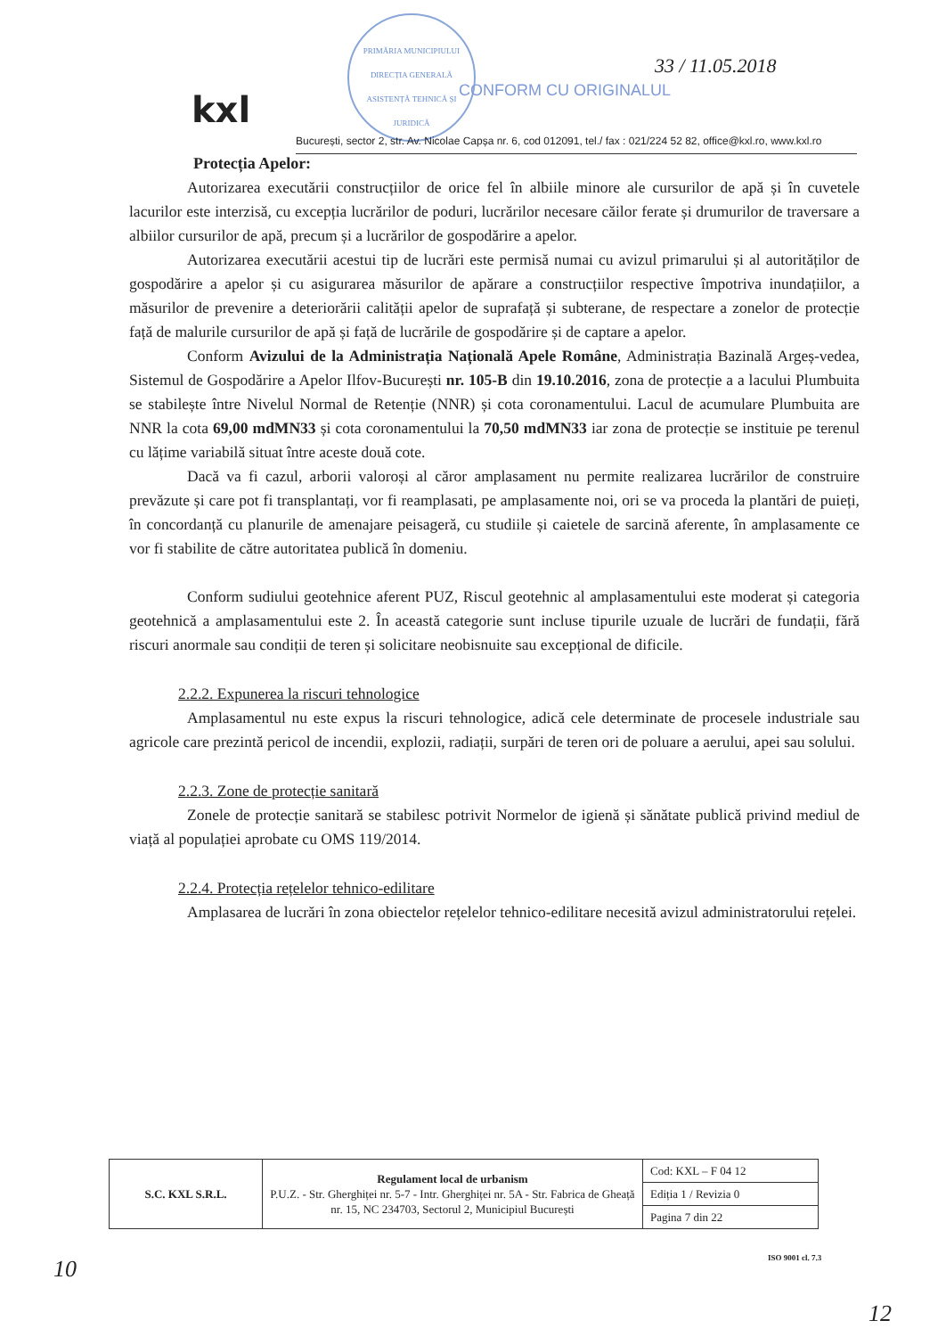PRIMĂRIA MUNICIPIULUI
DIRECȚIA GENERALĂ
ASISTENȚĂ TEHNICĂ ȘI JURIDICĂ
CONFORM CU ORIGINALUL
33 / 11.05.2018
kxl
București, sector 2, str. Av. Nicolae Capșa nr. 6, cod 012091, tel./ fax : 021/224 52 82, office@kxl.ro, www.kxl.ro
Protecția Apelor:
Autorizarea executării construcțiilor de orice fel în albiile minore ale cursurilor de apă și în cuvetele lacurilor este interzisă, cu excepția lucrărilor de poduri, lucrărilor necesare căilor ferate și drumurilor de traversare a albiilor cursurilor de apă, precum și a lucrărilor de gospodărire a apelor.
Autorizarea executării acestui tip de lucrări este permisă numai cu avizul primarului și al autorităților de gospodărire a apelor și cu asigurarea măsurilor de apărare a construcțiilor respective împotriva inundațiilor, a măsurilor de prevenire a deteriorării calității apelor de suprafață și subterane, de respectare a zonelor de protecție față de malurile cursurilor de apă și față de lucrările de gospodărire și de captare a apelor.
Conform Avizului de la Administrația Națională Apele Române, Administrația Bazinală Argeș-vedea, Sistemul de Gospodărire a Apelor Ilfov-București nr. 105-B din 19.10.2016, zona de protecție a a lacului Plumbuita se stabilește între Nivelul Normal de Retenție (NNR) și cota coronamentului. Lacul de acumulare Plumbuita are NNR la cota 69,00 mdMN33 și cota coronamentului la 70,50 mdMN33 iar zona de protecție se instituie pe terenul cu lățime variabilă situat între aceste două cote.
Dacă va fi cazul, arborii valoroși al căror amplasament nu permite realizarea lucrărilor de construire prevăzute și care pot fi transplantați, vor fi reamplasati, pe amplasamente noi, ori se va proceda la plantări de puieți, în concordanță cu planurile de amenajare peisageră, cu studiile și caietele de sarcină aferente, în amplasamente ce vor fi stabilite de către autoritatea publică în domeniu.
Conform sudiului geotehnice aferent PUZ, Riscul geotehnic al amplasamentului este moderat și categoria geotehnică a amplasamentului este 2. În această categorie sunt incluse tipurile uzuale de lucrări de fundații, fără riscuri anormale sau condiții de teren și solicitare neobisnuite sau excepțional de dificile.
2.2.2. Expunerea la riscuri tehnologice
Amplasamentul nu este expus la riscuri tehnologice, adică cele determinate de procesele industriale sau agricole care prezintă pericol de incendii, explozii, radiații, surpări de teren ori de poluare a aerului, apei sau solului.
2.2.3. Zone de protecție sanitară
Zonele de protecție sanitară se stabilesc potrivit Normelor de igienă și sănătate publică privind mediul de viață al populației aprobate cu OMS 119/2014.
2.2.4. Protecția rețelelor tehnico-edilitare
Amplasarea de lucrări în zona obiectelor rețelelor tehnico-edilitare necesită avizul administratorului rețelei.
| S.C. KXL S.R.L. | Regulament local de urbanism P.U.Z. - Str. Gherghiței nr. 5-7 - Intr. Gherghiței nr. 5A - Str. Fabrica de Gheață nr. 15, NC 234703, Sectorul 2, Municipiul București | Cod: KXL – F 04 12 |
| | | Ediția 1 / Revizia 0 |
| | | Pagina 7 din 22 |
ISO 9001 cl. 7.3
10
12